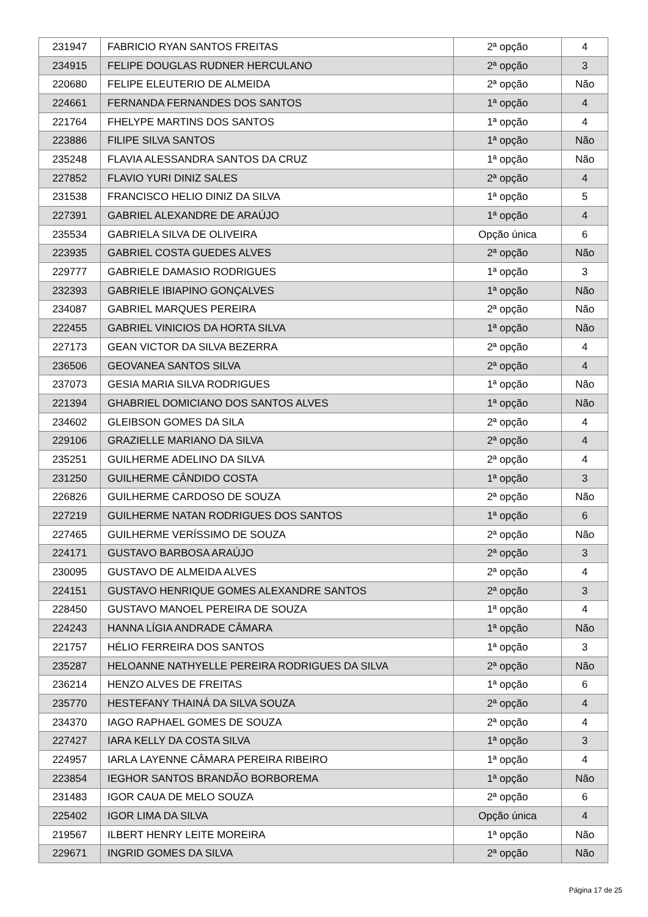| 231947 | FABRICIO RYAN SANTOS FREITAS | 2ª opção | 4 |
| 234915 | FELIPE DOUGLAS RUDNER HERCULANO | 2ª opção | 3 |
| 220680 | FELIPE ELEUTERIO DE ALMEIDA | 2ª opção | Não |
| 224661 | FERNANDA FERNANDES DOS SANTOS | 1ª opção | 4 |
| 221764 | FHELYPE MARTINS DOS SANTOS | 1ª opção | 4 |
| 223886 | FILIPE SILVA SANTOS | 1ª opção | Não |
| 235248 | FLAVIA ALESSANDRA SANTOS DA CRUZ | 1ª opção | Não |
| 227852 | FLAVIO YURI DINIZ SALES | 2ª opção | 4 |
| 231538 | FRANCISCO HELIO DINIZ DA SILVA | 1ª opção | 5 |
| 227391 | GABRIEL ALEXANDRE DE ARAÚJO | 1ª opção | 4 |
| 235534 | GABRIELA SILVA DE OLIVEIRA | Opção única | 6 |
| 223935 | GABRIEL COSTA GUEDES ALVES | 2ª opção | Não |
| 229777 | GABRIELE DAMASIO RODRIGUES | 1ª opção | 3 |
| 232393 | GABRIELE IBIAPINO GONÇALVES | 1ª opção | Não |
| 234087 | GABRIEL MARQUES PEREIRA | 2ª opção | Não |
| 222455 | GABRIEL VINICIOS DA HORTA SILVA | 1ª opção | Não |
| 227173 | GEAN VICTOR DA SILVA BEZERRA | 2ª opção | 4 |
| 236506 | GEOVANEA SANTOS SILVA | 2ª opção | 4 |
| 237073 | GESIA MARIA SILVA RODRIGUES | 1ª opção | Não |
| 221394 | GHABRIEL DOMICIANO DOS SANTOS ALVES | 1ª opção | Não |
| 234602 | GLEIBSON GOMES DA SILA | 2ª opção | 4 |
| 229106 | GRAZIELLE MARIANO DA SILVA | 2ª opção | 4 |
| 235251 | GUILHERME ADELINO DA SILVA | 2ª opção | 4 |
| 231250 | GUILHERME CÂNDIDO COSTA | 1ª opção | 3 |
| 226826 | GUILHERME CARDOSO DE SOUZA | 2ª opção | Não |
| 227219 | GUILHERME NATAN RODRIGUES DOS SANTOS | 1ª opção | 6 |
| 227465 | GUILHERME VERÍSSIMO DE SOUZA | 2ª opção | Não |
| 224171 | GUSTAVO BARBOSA ARAÚJO | 2ª opção | 3 |
| 230095 | GUSTAVO DE ALMEIDA ALVES | 2ª opção | 4 |
| 224151 | GUSTAVO HENRIQUE GOMES ALEXANDRE SANTOS | 2ª opção | 3 |
| 228450 | GUSTAVO MANOEL PEREIRA DE SOUZA | 1ª opção | 4 |
| 224243 | HANNA LÍGIA ANDRADE CÂMARA | 1ª opção | Não |
| 221757 | HÉLIO FERREIRA DOS SANTOS | 1ª opção | 3 |
| 235287 | HELOANNE NATHYELLE PEREIRA RODRIGUES DA SILVA | 2ª opção | Não |
| 236214 | HENZO ALVES DE FREITAS | 1ª opção | 6 |
| 235770 | HESTEFANY THAINÁ DA SILVA SOUZA | 2ª opção | 4 |
| 234370 | IAGO RAPHAEL GOMES DE SOUZA | 2ª opção | 4 |
| 227427 | IARA KELLY DA COSTA SILVA | 1ª opção | 3 |
| 224957 | IARLA LAYENNE CÂMARA PEREIRA RIBEIRO | 1ª opção | 4 |
| 223854 | IEGHOR SANTOS BRANDÃO BORBOREMA | 1ª opção | Não |
| 231483 | IGOR CAUA DE MELO SOUZA | 2ª opção | 6 |
| 225402 | IGOR LIMA DA SILVA | Opção única | 4 |
| 219567 | ILBERT HENRY LEITE MOREIRA | 1ª opção | Não |
| 229671 | INGRID GOMES DA SILVA | 2ª opção | Não |
Página 17 de 25